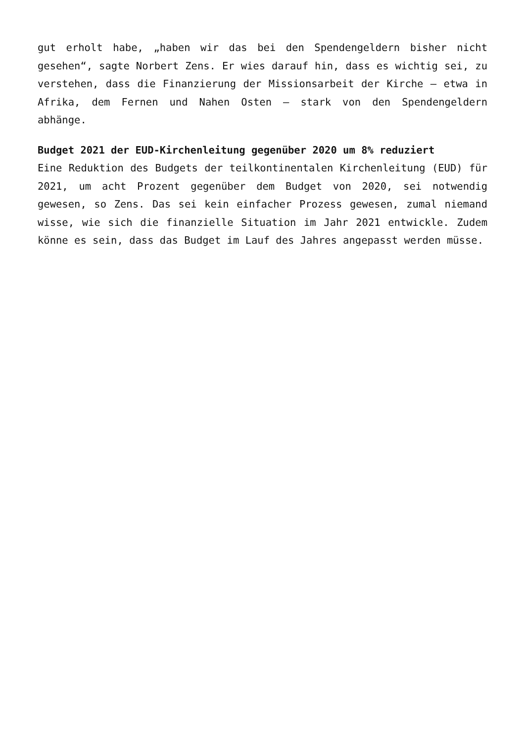gut erholt habe, „haben wir das bei den Spendengeldern bisher nicht gesehen“, sagte Norbert Zens. Er wies darauf hin, dass es wichtig sei, zu verstehen, dass die Finanzierung der Missionsarbeit der Kirche – etwa in Afrika, dem Fernen und Nahen Osten – stark von den Spendengeldern abhänge.
Budget 2021 der EUD-Kirchenleitung gegenüber 2020 um 8% reduziert
Eine Reduktion des Budgets der teilkontinentalen Kirchenleitung (EUD) für 2021, um acht Prozent gegenüber dem Budget von 2020, sei notwendig gewesen, so Zens. Das sei kein einfacher Prozess gewesen, zumal niemand wisse, wie sich die finanzielle Situation im Jahr 2021 entwickle. Zudem könne es sein, dass das Budget im Lauf des Jahres angepasst werden müsse.